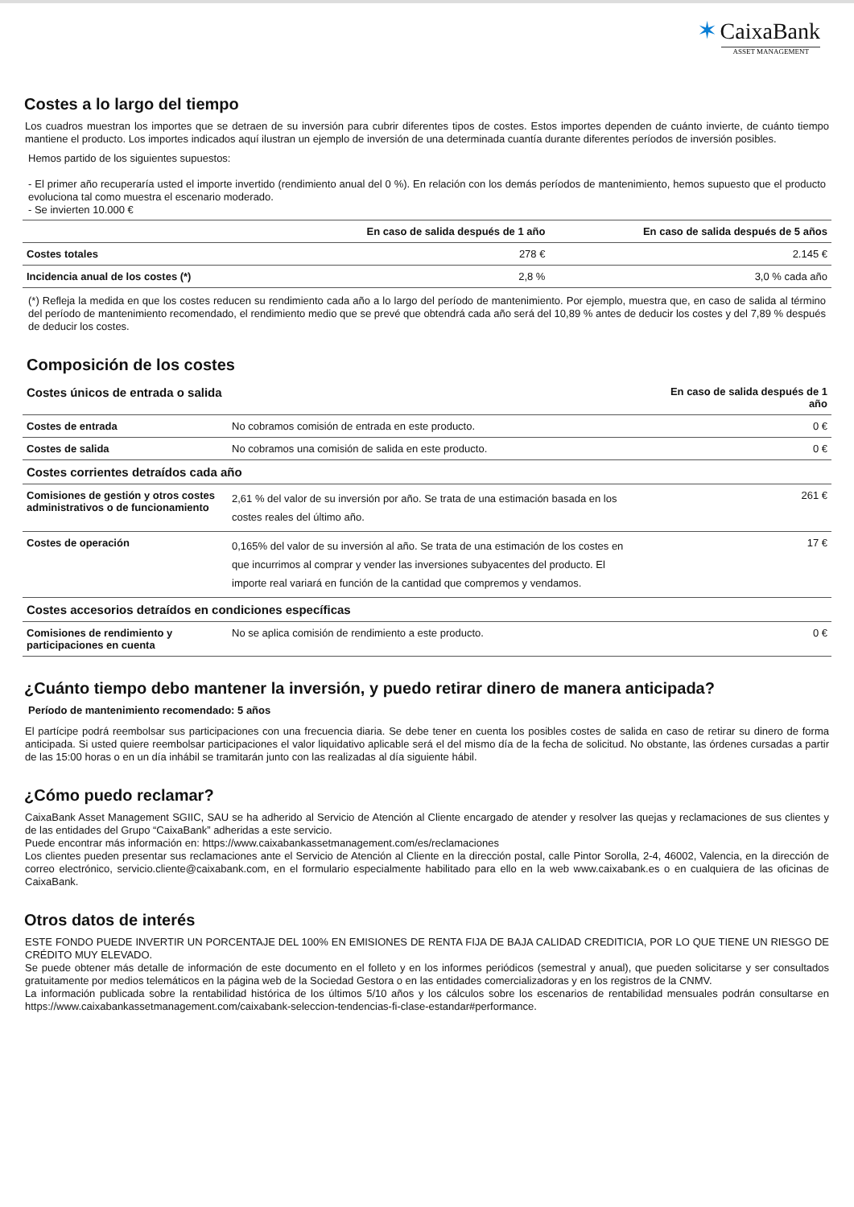✶ CaixaBank
ASSET MANAGEMENT
Costes a lo largo del tiempo
Los cuadros muestran los importes que se detraen de su inversión para cubrir diferentes tipos de costes. Estos importes dependen de cuánto invierte, de cuánto tiempo mantiene el producto. Los importes indicados aquí ilustran un ejemplo de inversión de una determinada cuantía durante diferentes períodos de inversión posibles.
Hemos partido de los siguientes supuestos:
- El primer año recuperaría usted el importe invertido (rendimiento anual del 0 %). En relación con los demás períodos de mantenimiento, hemos supuesto que el producto evoluciona tal como muestra el escenario moderado.
- Se invierten 10.000 €
| | En caso de salida después de 1 año | En caso de salida después de 5 años |
| --- | --- | --- |
| Costes totales | 278 € | 2.145 € |
| Incidencia anual de los costes (*) | 2,8 % | 3,0 % cada año |
(*) Refleja la medida en que los costes reducen su rendimiento cada año a lo largo del período de mantenimiento. Por ejemplo, muestra que, en caso de salida al término del período de mantenimiento recomendado, el rendimiento medio que se prevé que obtendrá cada año será del 10,89 % antes de deducir los costes y del 7,89 % después de deducir los costes.
Composición de los costes
| Costes únicos de entrada o salida | | En caso de salida después de 1 año |
| --- | --- | --- |
| Costes de entrada | No cobramos comisión de entrada en este producto. | 0 € |
| Costes de salida | No cobramos una comisión de salida en este producto. | 0 € |
| Costes corrientes detraídos cada año | | |
| Comisiones de gestión y otros costes administrativos o de funcionamiento | 2,61 % del valor de su inversión por año. Se trata de una estimación basada en los costes reales del último año. | 261 € |
| Costes de operación | 0,165% del valor de su inversión al año. Se trata de una estimación de los costes en que incurrimos al comprar y vender las inversiones subyacentes del producto. El importe real variará en función de la cantidad que compremos y vendamos. | 17 € |
| Costes accesorios detraídos en condiciones específicas | | |
| Comisiones de rendimiento y participaciones en cuenta | No se aplica comisión de rendimiento a este producto. | 0 € |
¿Cuánto tiempo debo mantener la inversión, y puedo retirar dinero de manera anticipada?
Período de mantenimiento recomendado: 5 años
El partícipe podrá reembolsar sus participaciones con una frecuencia diaria. Se debe tener en cuenta los posibles costes de salida en caso de retirar su dinero de forma anticipada. Si usted quiere reembolsar participaciones el valor liquidativo aplicable será el del mismo día de la fecha de solicitud. No obstante, las órdenes cursadas a partir de las 15:00 horas o en un día inhábil se tramitarán junto con las realizadas al día siguiente hábil.
¿Cómo puedo reclamar?
CaixaBank Asset Management SGIIC, SAU se ha adherido al Servicio de Atención al Cliente encargado de atender y resolver las quejas y reclamaciones de sus clientes y de las entidades del Grupo “CaixaBank” adheridas a este servicio.
Puede encontrar más información en: https://www.caixabankassetmanagement.com/es/reclamaciones
Los clientes pueden presentar sus reclamaciones ante el Servicio de Atención al Cliente en la dirección postal, calle Pintor Sorolla, 2-4, 46002, Valencia, en la dirección de correo electrónico, servicio.cliente@caixabank.com, en el formulario especialmente habilitado para ello en la web www.caixabank.es o en cualquiera de las oficinas de CaixaBank.
Otros datos de interés
ESTE FONDO PUEDE INVERTIR UN PORCENTAJE DEL 100% EN EMISIONES DE RENTA FIJA DE BAJA CALIDAD CREDITICIA, POR LO QUE TIENE UN RIESGO DE CRÉDITO MUY ELEVADO.
Se puede obtener más detalle de información de este documento en el folleto y en los informes periódicos (semestral y anual), que pueden solicitarse y ser consultados gratuitamente por medios telemáticos en la página web de la Sociedad Gestora o en las entidades comercializadoras y en los registros de la CNMV.
La información publicada sobre la rentabilidad histórica de los últimos 5/10 años y los cálculos sobre los escenarios de rentabilidad mensuales podrán consultarse en https://www.caixabankassetmanagement.com/caixabank-seleccion-tendencias-fi-clase-estandar#performance.